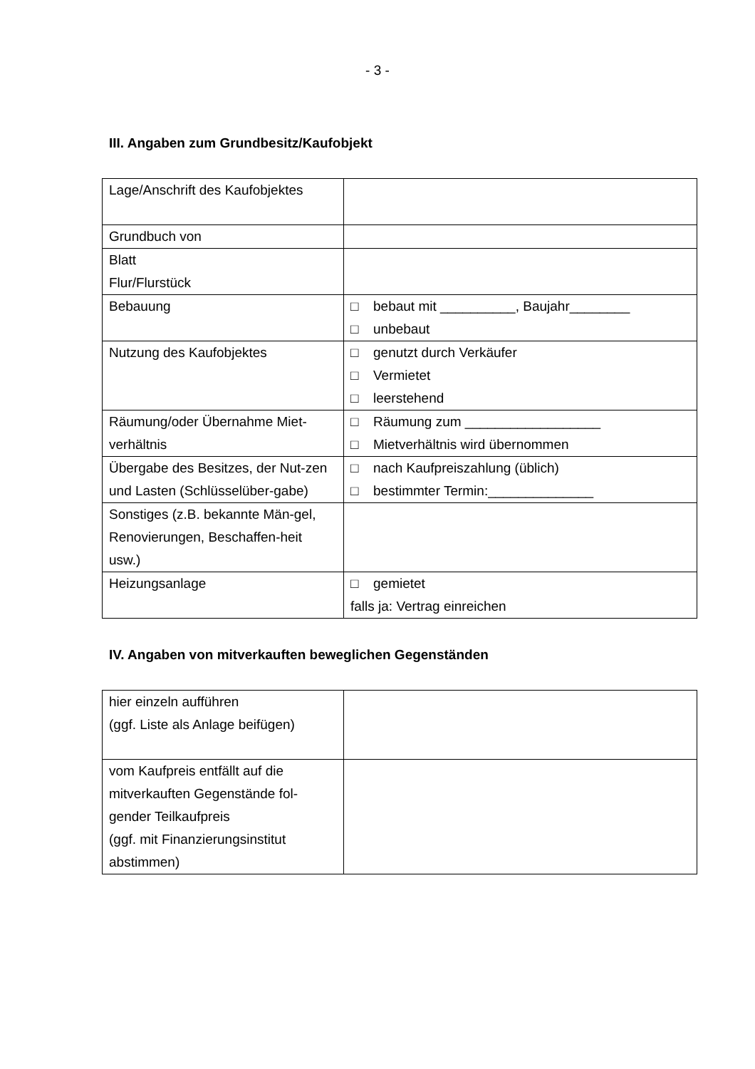- 3 -
III. Angaben zum Grundbesitz/Kaufobjekt
| Lage/Anschrift des Kaufobjektes | |
| Grundbuch von | |
| Blatt Flur/Flurstück | |
| Bebauung | □ bebaut mit __________, Baujahr________ □ unbebaut |
| Nutzung des Kaufobjektes | □ genutzt durch Verkäufer □ Vermietet □ leerstehend |
| Räumung/oder Übernahme Miet-verhältnis | □ Räumung zum __________________ □ Mietverhältnis wird übernommen |
| Übergabe des Besitzes, der Nut-zen und Lasten (Schlüsselüber-gabe) | □ nach Kaufpreiszahlung (üblich) □ bestimmter Termin:______________ |
| Sonstiges (z.B. bekannte Män-gel, Renovierungen, Beschaffen-heit usw.) | |
| Heizungsanlage | □ gemietet falls ja: Vertrag einreichen |
IV. Angaben von mitverkauften beweglichen Gegenständen
| hier einzeln aufführen (ggf. Liste als Anlage beifügen) | |
| vom Kaufpreis entfällt auf die mitverkauften Gegenstände fol-gender Teilkaufpreis (ggf. mit Finanzierungsinstitut abstimmen) | |